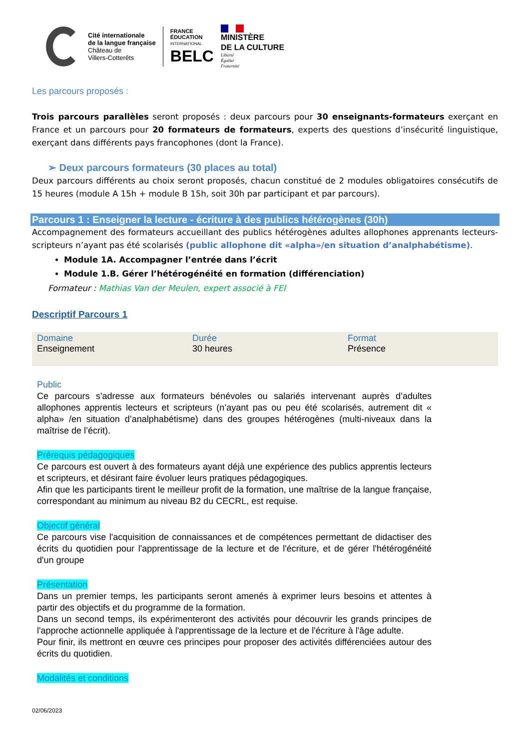Cité internationale
de la langue française
Château de
Villers-Cotterêts
FRANCE
ÉDUCATION
INTERNATIONAL
BELC
MINISTÈRE
DE LA CULTURE
Liberté
Égalité
Fraternité
Les parcours proposés :
Trois parcours parallèles seront proposés : deux parcours pour 30 enseignants-formateurs exerçant en France et un parcours pour 20 formateurs de formateurs, experts des questions d’insécurité linguistique, exerçant dans différents pays francophones (dont la France).
➢ Deux parcours formateurs (30 places au total)
Deux parcours différents au choix seront proposés, chacun constitué de 2 modules obligatoires consécutifs de 15 heures (module A 15h + module B 15h, soit 30h par participant et par parcours).
Parcours 1 : Enseigner la lecture - écriture à des publics hétérogènes (30h)
Accompagnement des formateurs accueillant des publics hétérogènes adultes allophones apprenants lecteurs- scripteurs n’ayant pas été scolarisés (public allophone dit «alpha»/en situation d’analphabétisme).
Module 1A. Accompagner l’entrée dans l’écrit
Module 1.B. Gérer l’hétérogénéité en formation (différenciation)
Formateur : Mathias Van der Meulen, expert associé à FEI
Descriptif Parcours 1
| Domaine Enseignement | Durée 30 heures | Format Présence |
Public
Ce parcours s'adresse aux formateurs bénévoles ou salariés intervenant auprès d’adultes allophones apprentis lecteurs et scripteurs (n’ayant pas ou peu été scolarisés, autrement dit « alpha» /en situation d’analphabétisme) dans des groupes hétérogènes (multi-niveaux dans la maîtrise de l’écrit).
Prérequis pédagogiques
Ce parcours est ouvert à des formateurs ayant déjà une expérience des publics apprentis lecteurs et scripteurs, et désirant faire évoluer leurs pratiques pédagogiques.
Afin que les participants tirent le meilleur profit de la formation, une maîtrise de la langue française, correspondant au minimum au niveau B2 du CECRL, est requise.
Objectif général
Ce parcours vise l'acquisition de connaissances et de compétences permettant de didactiser des écrits du quotidien pour l'apprentissage de la lecture et de l'écriture, et de gérer l'hétérogénéité d'un groupe
Présentation
Dans un premier temps, les participants seront amenés à exprimer leurs besoins et attentes à partir des objectifs et du programme de la formation.
Dans un second temps, ils expérimenteront des activités pour découvrir les grands principes de l'approche actionnelle appliquée à l'apprentissage de la lecture et de l'écriture à l'âge adulte.
Pour finir, ils mettront en œuvre ces principes pour proposer des activités différenciées autour des écrits du quotidien.
Modalités et conditions
02/06/2023